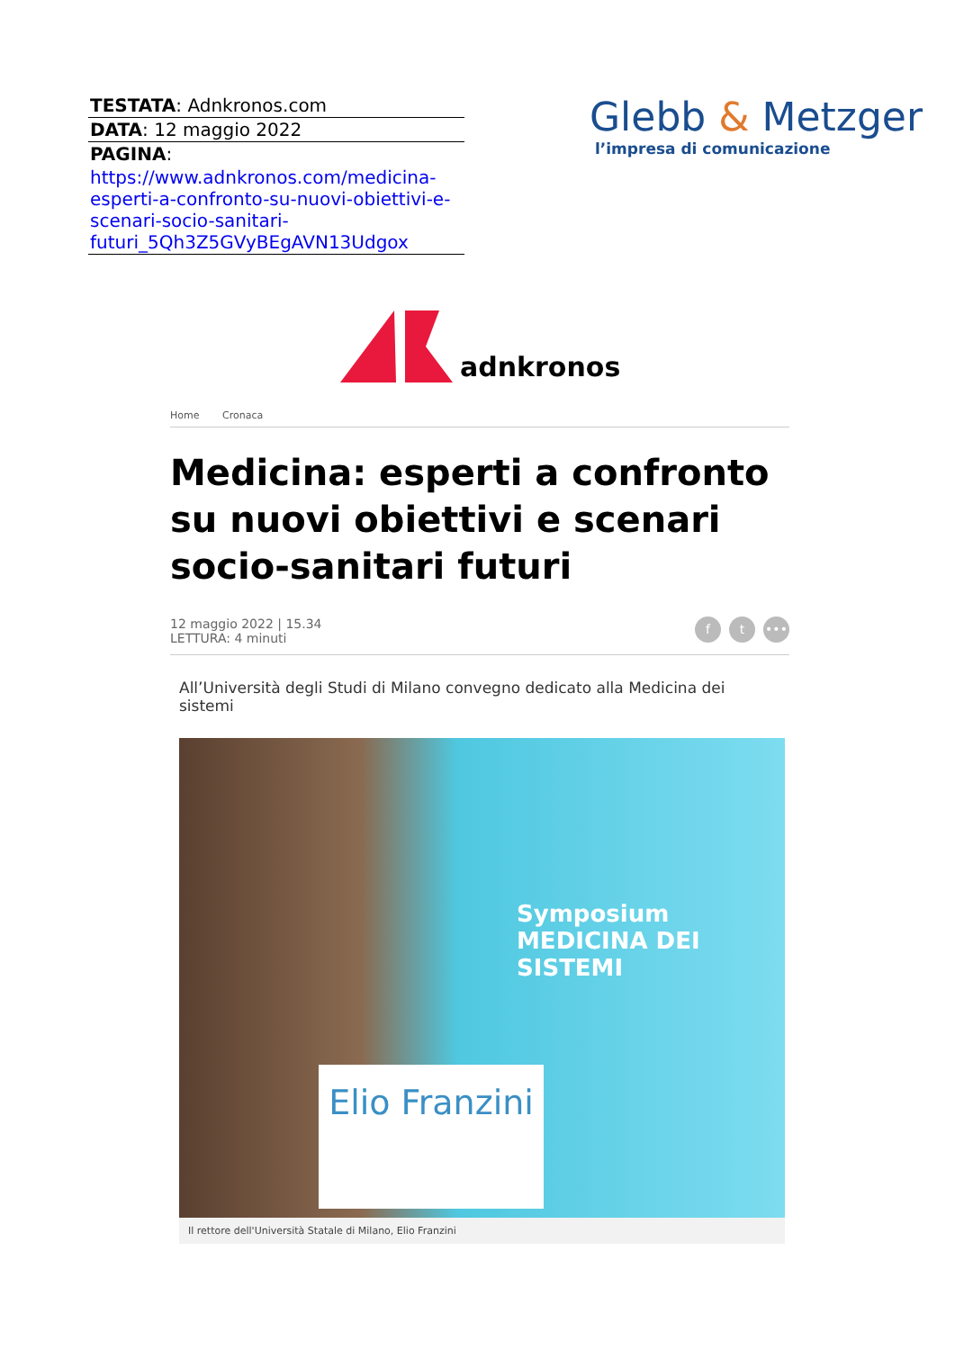TESTATA: Adnkronos.com
DATA: 12 maggio 2022
PAGINA:
https://www.adnkronos.com/medicina-esperti-a-confronto-su-nuovi-obiettivi-e-scenari-socio-sanitari-futuri_5Qh3Z5GVyBEgAVN13Udgox
Glebb & Metzger
l’impresa di comunicazione
adnkronos
Home Cronaca
Medicina: esperti a confronto su nuovi obiettivi e scenari socio-sanitari futuri
12 maggio 2022 | 15.34
LETTURA: 4 minuti
ft •••
All’Università degli Studi di Milano convegno dedicato alla Medicina dei sistemi
Symposium
MEDICINA DEI SISTEMI
Elio Franzini
Il rettore dell'Università Statale di Milano, Elio Franzini